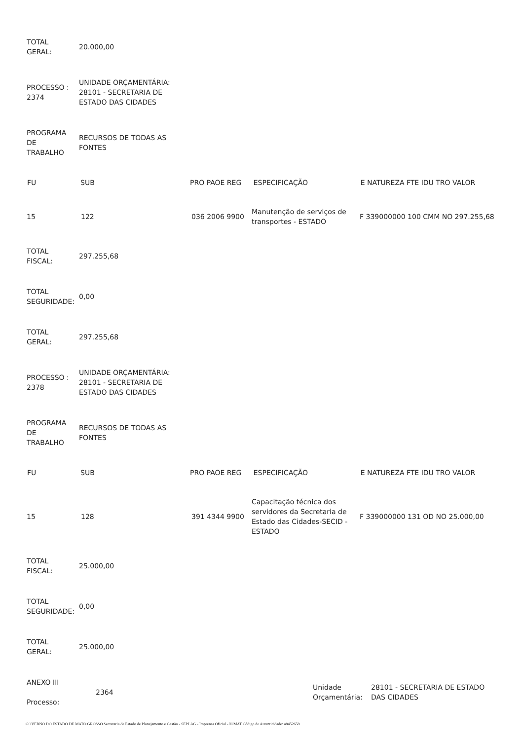| TOTAL GERAL: | 20.000,00 |
| PROCESSO : 2374 | UNIDADE ORÇAMENTÁRIA: 28101 - SECRETARIA DE ESTADO DAS CIDADES |
| PROGRAMA DE TRABALHO | RECURSOS DE TODAS AS FONTES |
| FU | SUB | PRO PAOE REG | ESPECIFICAÇÃO | E NATUREZA FTE IDU TRO VALOR |
| --- | --- | --- | --- | --- |
| 15 | 122 | 036 2006 9900 | Manutenção de serviços de transportes - ESTADO | F 339000000 100 CMM NO 297.255,68 |
| TOTAL FISCAL: | 297.255,68 |
| TOTAL SEGURIDADE: | 0,00 |
| TOTAL GERAL: | 297.255,68 |
| PROCESSO : 2378 | UNIDADE ORÇAMENTÁRIA: 28101 - SECRETARIA DE ESTADO DAS CIDADES |
| PROGRAMA DE TRABALHO | RECURSOS DE TODAS AS FONTES |
| FU | SUB | PRO PAOE REG | ESPECIFICAÇÃO | E NATUREZA FTE IDU TRO VALOR |
| --- | --- | --- | --- | --- |
| 15 | 128 | 391 4344 9900 | Capacitação técnica dos servidores da Secretaria de Estado das Cidades-SECID - ESTADO | F 339000000 131 OD NO 25.000,00 |
| TOTAL FISCAL: | 25.000,00 |
| TOTAL SEGURIDADE: | 0,00 |
| TOTAL GERAL: | 25.000,00 |
| ANEXO III Processo: | 2364 | Unidade Orçamentária: | 28101 - SECRETARIA DE ESTADO DAS CIDADES |
GOVERNO DO ESTADO DE MATO GROSSO Secretaria de Estado de Planejamento e Gestão - SEPLAG - Imprensa Oficial - IOMAT Código de Autenticidade: a8452658